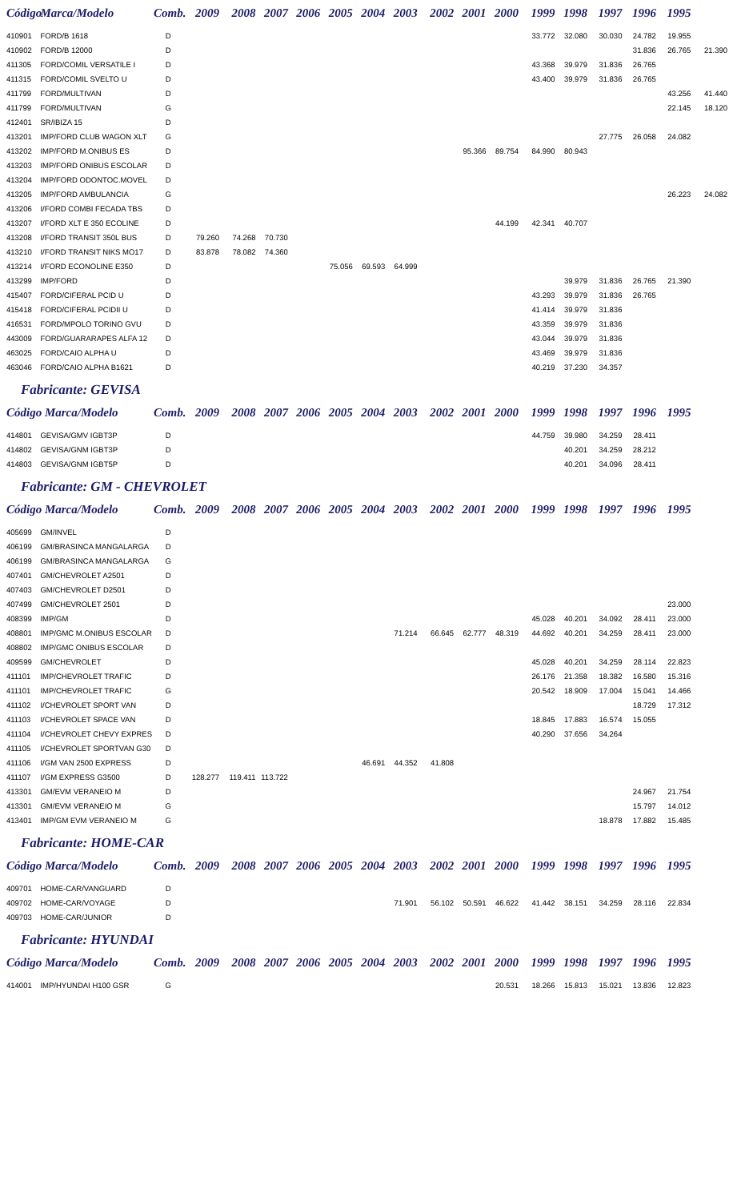| Código | Marca/Modelo | Comb. | 2009 | 2008 | 2007 | 2006 | 2005 | 2004 | 2003 | 2002 | 2001 | 2000 | 1999 | 1998 | 1997 | 1996 | 1995 | |
| --- | --- | --- | --- | --- | --- | --- | --- | --- | --- | --- | --- | --- | --- | --- | --- | --- | --- | --- |
| 410901 | FORD/B 1618 | D | | | | | | | | | | | 33.772 | 32.080 | 30.030 | 24.782 | 19.955 | |
| 410902 | FORD/B 12000 | D | | | | | | | | | | | | | | 31.836 | 26.765 | 21.390 |
| 411305 | FORD/COMIL VERSATILE I | D | | | | | | | | | | | 43.368 | 39.979 | 31.836 | 26.765 | | |
| 411315 | FORD/COMIL SVELTO U | D | | | | | | | | | | | 43.400 | 39.979 | 31.836 | 26.765 | | |
| 411799 | FORD/MULTIVAN | D | | | | | | | | | | | | | | | 43.256 | 41.440 |
| 411799 | FORD/MULTIVAN | G | | | | | | | | | | | | | | | 22.145 | 18.120 |
| 412401 | SR/IBIZA 15 | D | | | | | | | | | | | | | | | | |
| 413201 | IMP/FORD CLUB WAGON XLT | G | | | | | | | | | | | | | 27.775 | 26.058 | 24.082 | |
| 413202 | IMP/FORD M.ONIBUS ES | D | | | | | | | | | 95.366 | 89.754 | 84.990 | 80.943 | | | | |
| 413203 | IMP/FORD ONIBUS ESCOLAR | D | | | | | | | | | | | | | | | | |
| 413204 | IMP/FORD ODONTOC.MOVEL | D | | | | | | | | | | | | | | | | |
| 413205 | IMP/FORD AMBULANCIA | G | | | | | | | | | | | | | | | 26.223 | 24.082 |
| 413206 | I/FORD COMBI FECADA TBS | D | | | | | | | | | | | | | | | | |
| 413207 | I/FORD XLT E 350 ECOLINE | D | | | | | | | | | | 44.199 | 42.341 | 40.707 | | | | |
| 413208 | I/FORD TRANSIT 350L BUS | D | 79.260 | 74.268 | 70.730 | | | | | | | | | | | | | |
| 413210 | I/FORD TRANSIT NIKS MO17 | D | 83.878 | 78.082 | 74.360 | | | | | | | | | | | | | |
| 413214 | I/FORD ECONOLINE E350 | D | | | | | 75.056 | 69.593 | 64.999 | | | | | | | | | |
| 413299 | IMP/FORD | D | | | | | | | | | | | | 39.979 | 31.836 | 26.765 | 21.390 | |
| 415407 | FORD/CIFERAL PCID U | D | | | | | | | | | | | 43.293 | 39.979 | 31.836 | 26.765 | | |
| 415418 | FORD/CIFERAL PCIDII U | D | | | | | | | | | | | 41.414 | 39.979 | 31.836 | | | |
| 416531 | FORD/MPOLO TORINO GVU | D | | | | | | | | | | | 43.359 | 39.979 | 31.836 | | | |
| 443009 | FORD/GUARARAPES ALFA 12 | D | | | | | | | | | | | 43.044 | 39.979 | 31.836 | | | |
| 463025 | FORD/CAIO ALPHA U | D | | | | | | | | | | | 43.469 | 39.979 | 31.836 | | | |
| 463046 | FORD/CAIO ALPHA B1621 | D | | | | | | | | | | | 40.219 | 37.230 | 34.357 | | | |
Fabricante: GEVISA
| Código Marca/Modelo | | Comb. | 2009 | 2008 | 2007 | 2006 | 2005 | 2004 | 2003 | 2002 | 2001 | 2000 | 1999 | 1998 | 1997 | 1996 | 1995 |
| --- | --- | --- | --- | --- | --- | --- | --- | --- | --- | --- | --- | --- | --- | --- | --- | --- | --- |
| 414801 | GEVISA/GMV IGBT3P | D | | | | | | | | | | | 44.759 | 39.980 | 34.259 | 28.411 | |
| 414802 | GEVISA/GNM IGBT3P | D | | | | | | | | | | | | 40.201 | 34.259 | 28.212 | |
| 414803 | GEVISA/GNM IGBT5P | D | | | | | | | | | | | | 40.201 | 34.096 | 28.411 | |
Fabricante: GM - CHEVROLET
| Código Marca/Modelo | | Comb. | 2009 | 2008 | 2007 | 2006 | 2005 | 2004 | 2003 | 2002 | 2001 | 2000 | 1999 | 1998 | 1997 | 1996 | 1995 |
| --- | --- | --- | --- | --- | --- | --- | --- | --- | --- | --- | --- | --- | --- | --- | --- | --- | --- |
| 405699 | GM/INVEL | D | | | | | | | | | | | | | | | |
| 406199 | GM/BRASINCA MANGALARGA | D | | | | | | | | | | | | | | | |
| 406199 | GM/BRASINCA MANGALARGA | G | | | | | | | | | | | | | | | |
| 407401 | GM/CHEVROLET A2501 | D | | | | | | | | | | | | | | | |
| 407403 | GM/CHEVROLET D2501 | D | | | | | | | | | | | | | | | |
| 407499 | GM/CHEVROLET 2501 | D | | | | | | | | | | | | | | | 23.000 |
| 408399 | IMP/GM | D | | | | | | | | | | | 45.028 | 40.201 | 34.092 | 28.411 | 23.000 |
| 408801 | IMP/GMC M.ONIBUS ESCOLAR | D | | | | | | | 71.214 | 66.645 | 62.777 | 48.319 | 44.692 | 40.201 | 34.259 | 28.411 | 23.000 |
| 408802 | IMP/GMC ONIBUS ESCOLAR | D | | | | | | | | | | | | | | | |
| 409599 | GM/CHEVROLET | D | | | | | | | | | | | 45.028 | 40.201 | 34.259 | 28.114 | 22.823 |
| 411101 | IMP/CHEVROLET TRAFIC | D | | | | | | | | | | | 26.176 | 21.358 | 18.382 | 16.580 | 15.316 |
| 411101 | IMP/CHEVROLET TRAFIC | G | | | | | | | | | | | 20.542 | 18.909 | 17.004 | 15.041 | 14.466 |
| 411102 | I/CHEVROLET SPORT VAN | D | | | | | | | | | | | | | | 18.729 | 17.312 |
| 411103 | I/CHEVROLET SPACE VAN | D | | | | | | | | | | | 18.845 | 17.883 | 16.574 | 15.055 | |
| 411104 | I/CHEVROLET CHEVY EXPRES | D | | | | | | | | | | | 40.290 | 37.656 | 34.264 | | |
| 411105 | I/CHEVROLET SPORTVAN G30 | D | | | | | | | | | | | | | | | |
| 411106 | I/GM VAN 2500 EXPRESS | D | | | | | | 46.691 | 44.352 | 41.808 | | | | | | | |
| 411107 | I/GM EXPRESS G3500 | D | 128.277 | 119.411 | 113.722 | | | | | | | | | | | | |
| 413301 | GM/EVM VERANEIO M | D | | | | | | | | | | | | | | 24.967 | 21.754 |
| 413301 | GM/EVM VERANEIO M | G | | | | | | | | | | | | | | 15.797 | 14.012 |
| 413401 | IMP/GM EVM VERANEIO M | G | | | | | | | | | | | | | 18.878 | 17.882 | 15.485 |
Fabricante: HOME-CAR
| Código Marca/Modelo | | Comb. | 2009 | 2008 | 2007 | 2006 | 2005 | 2004 | 2003 | 2002 | 2001 | 2000 | 1999 | 1998 | 1997 | 1996 | 1995 |
| --- | --- | --- | --- | --- | --- | --- | --- | --- | --- | --- | --- | --- | --- | --- | --- | --- | --- |
| 409701 | HOME-CAR/VANGUARD | D | | | | | | | | | | | | | | | |
| 409702 | HOME-CAR/VOYAGE | D | | | | | | | 71.901 | 56.102 | 50.591 | 46.622 | 41.442 | 38.151 | 34.259 | 28.116 | 22.834 |
| 409703 | HOME-CAR/JUNIOR | D | | | | | | | | | | | | | | | |
Fabricante: HYUNDAI
| Código Marca/Modelo | | Comb. | 2009 | 2008 | 2007 | 2006 | 2005 | 2004 | 2003 | 2002 | 2001 | 2000 | 1999 | 1998 | 1997 | 1996 | 1995 |
| --- | --- | --- | --- | --- | --- | --- | --- | --- | --- | --- | --- | --- | --- | --- | --- | --- | --- |
| 414001 | IMP/HYUNDAI H100 GSR | G | | | | | | | | | | 20.531 | 18.266 | 15.813 | 15.021 | 13.836 | 12.823 |